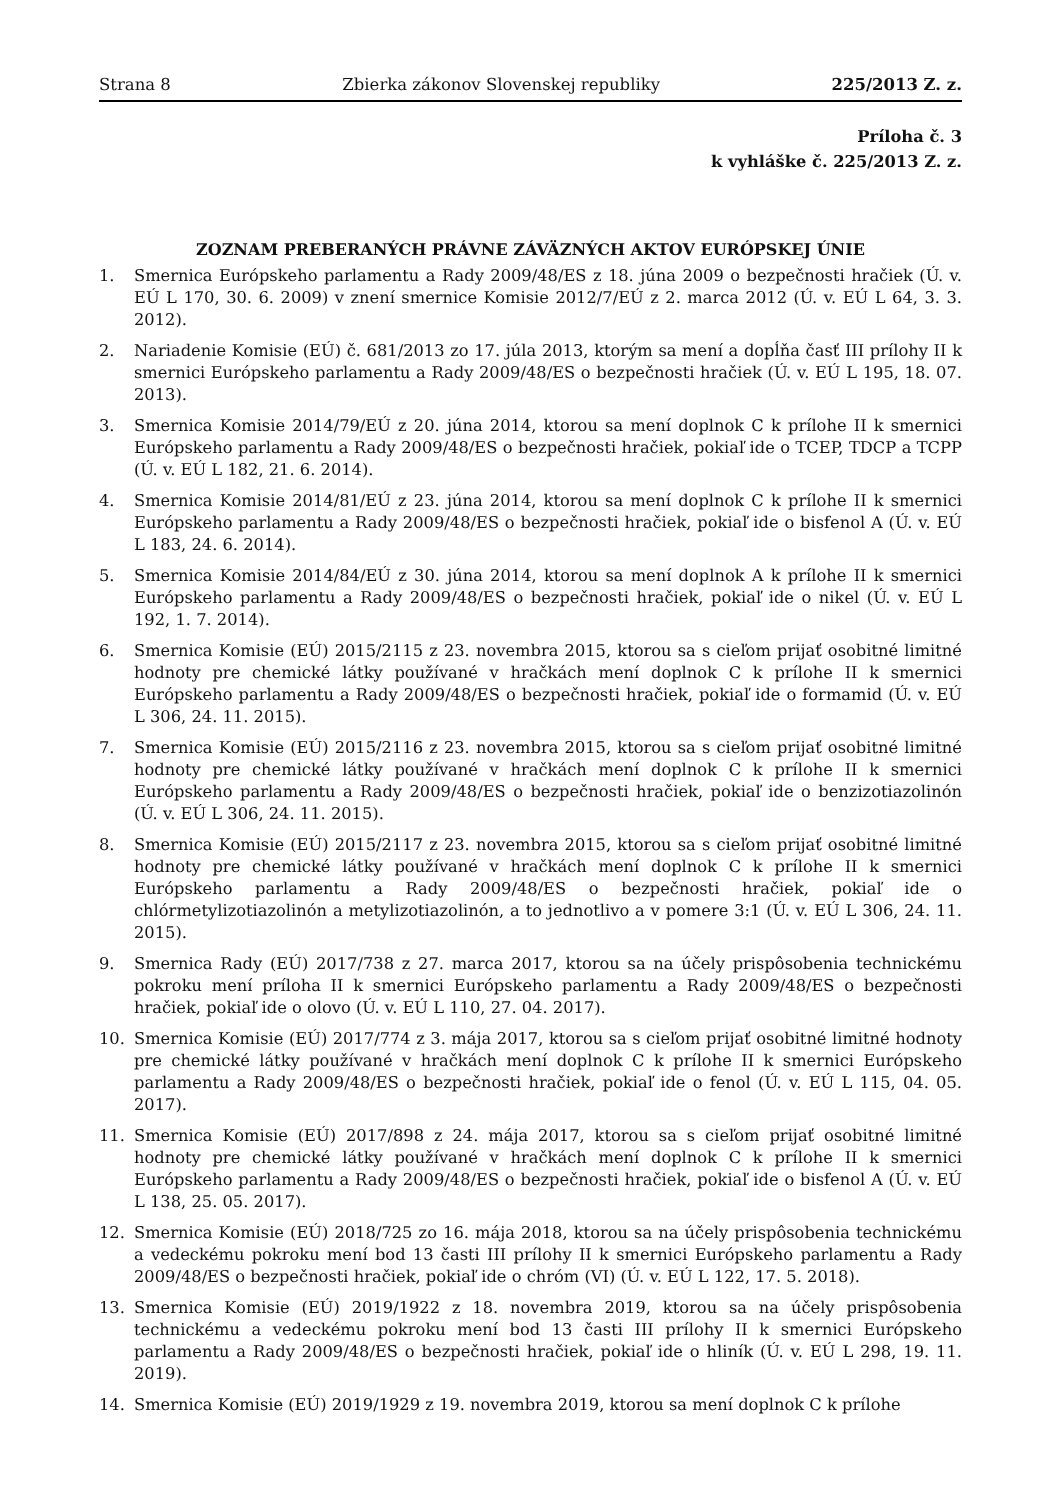Strana 8 Zbierka zákonov Slovenskej republiky 225/2013 Z. z.
Príloha č. 3
k vyhláške č. 225/2013 Z. z.
ZOZNAM PREBERANÝCH PRÁVNE ZÁVÄZNÝCH AKTOV EURÓPSKEJ ÚNIE
1. Smernica Európskeho parlamentu a Rady 2009/48/ES z 18. júna 2009 o bezpečnosti hračiek (Ú. v. EÚ L 170, 30. 6. 2009) v znení smernice Komisie 2012/7/EÚ z 2. marca 2012 (Ú. v. EÚ L 64, 3. 3. 2012).
2. Nariadenie Komisie (EÚ) č. 681/2013 zo 17. júla 2013, ktorým sa mení a dopĺňa časť III prílohy II k smernici Európskeho parlamentu a Rady 2009/48/ES o bezpečnosti hračiek (Ú. v. EÚ L 195, 18. 07. 2013).
3. Smernica Komisie 2014/79/EÚ z 20. júna 2014, ktorou sa mení doplnok C k prílohe II k smernici Európskeho parlamentu a Rady 2009/48/ES o bezpečnosti hračiek, pokiaľ ide o TCEP, TDCP a TCPP (Ú. v. EÚ L 182, 21. 6. 2014).
4. Smernica Komisie 2014/81/EÚ z 23. júna 2014, ktorou sa mení doplnok C k prílohe II k smernici Európskeho parlamentu a Rady 2009/48/ES o bezpečnosti hračiek, pokiaľ ide o bisfenol A (Ú. v. EÚ L 183, 24. 6. 2014).
5. Smernica Komisie 2014/84/EÚ z 30. júna 2014, ktorou sa mení doplnok A k prílohe II k smernici Európskeho parlamentu a Rady 2009/48/ES o bezpečnosti hračiek, pokiaľ ide o nikel (Ú. v. EÚ L 192, 1. 7. 2014).
6. Smernica Komisie (EÚ) 2015/2115 z 23. novembra 2015, ktorou sa s cieľom prijať osobitné limitné hodnoty pre chemické látky používané v hračkách mení doplnok C k prílohe II k smernici Európskeho parlamentu a Rady 2009/48/ES o bezpečnosti hračiek, pokiaľ ide o formamid (Ú. v. EÚ L 306, 24. 11. 2015).
7. Smernica Komisie (EÚ) 2015/2116 z 23. novembra 2015, ktorou sa s cieľom prijať osobitné limitné hodnoty pre chemické látky používané v hračkách mení doplnok C k prílohe II k smernici Európskeho parlamentu a Rady 2009/48/ES o bezpečnosti hračiek, pokiaľ ide o benzizotiazolinón (Ú. v. EÚ L 306, 24. 11. 2015).
8. Smernica Komisie (EÚ) 2015/2117 z 23. novembra 2015, ktorou sa s cieľom prijať osobitné limitné hodnoty pre chemické látky používané v hračkách mení doplnok C k prílohe II k smernici Európskeho parlamentu a Rady 2009/48/ES o bezpečnosti hračiek, pokiaľ ide o chlórmetylizotiazolinón a metylizotiazolinón, a to jednotlivo a v pomere 3:1 (Ú. v. EÚ L 306, 24. 11. 2015).
9. Smernica Rady (EÚ) 2017/738 z 27. marca 2017, ktorou sa na účely prispôsobenia technickému pokroku mení príloha II k smernici Európskeho parlamentu a Rady 2009/48/ES o bezpečnosti hračiek, pokiaľ ide o olovo (Ú. v. EÚ L 110, 27. 04. 2017).
10. Smernica Komisie (EÚ) 2017/774 z 3. mája 2017, ktorou sa s cieľom prijať osobitné limitné hodnoty pre chemické látky používané v hračkách mení doplnok C k prílohe II k smernici Európskeho parlamentu a Rady 2009/48/ES o bezpečnosti hračiek, pokiaľ ide o fenol (Ú. v. EÚ L 115, 04. 05. 2017).
11. Smernica Komisie (EÚ) 2017/898 z 24. mája 2017, ktorou sa s cieľom prijať osobitné limitné hodnoty pre chemické látky používané v hračkách mení doplnok C k prílohe II k smernici Európskeho parlamentu a Rady 2009/48/ES o bezpečnosti hračiek, pokiaľ ide o bisfenol A (Ú. v. EÚ L 138, 25. 05. 2017).
12. Smernica Komisie (EÚ) 2018/725 zo 16. mája 2018, ktorou sa na účely prispôsobenia technickému a vedeckému pokroku mení bod 13 časti III prílohy II k smernici Európskeho parlamentu a Rady 2009/48/ES o bezpečnosti hračiek, pokiaľ ide o chróm (VI) (Ú. v. EÚ L 122, 17. 5. 2018).
13. Smernica Komisie (EÚ) 2019/1922 z 18. novembra 2019, ktorou sa na účely prispôsobenia technickému a vedeckému pokroku mení bod 13 časti III prílohy II k smernici Európskeho parlamentu a Rady 2009/48/ES o bezpečnosti hračiek, pokiaľ ide o hliník (Ú. v. EÚ L 298, 19. 11. 2019).
14. Smernica Komisie (EÚ) 2019/1929 z 19. novembra 2019, ktorou sa mení doplnok C k prílohe